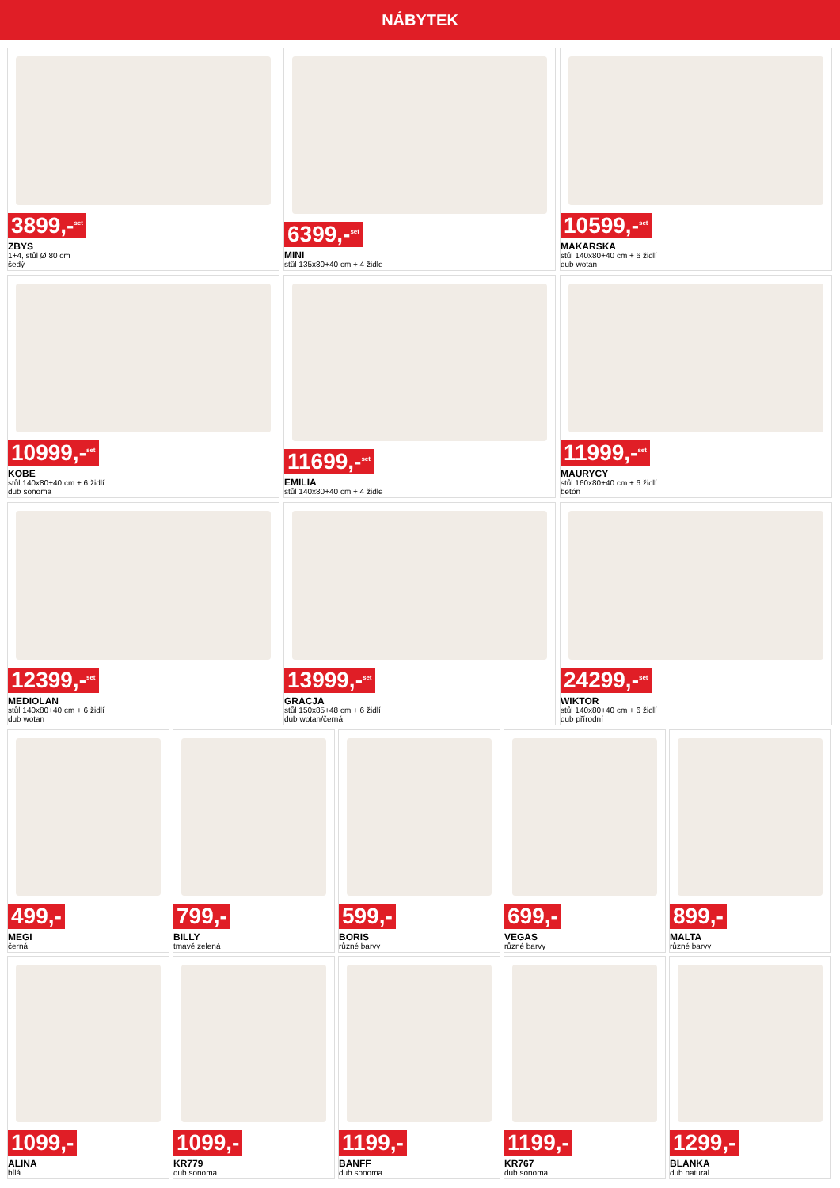NÁBYTEK
3899,-<sup>set</sup>
ZBYS
1+4, stůl Ø 80 cm
šedý
6399,-<sup>set</sup>
MINI
stůl 135x80+40 cm + 4 židle
10599,-<sup>set</sup>
MAKARSKA
stůl 140x80+40 cm + 6 židlí
dub wotan
10999,-<sup>set</sup>
KOBE
stůl 140x80+40 cm + 6 židlí
dub sonoma
11699,-<sup>set</sup>
EMILIA
stůl 140x80+40 cm + 4 židle
11999,-<sup>set</sup>
MAURYCY
stůl 160x80+40 cm + 6 židlí
betón
12399,-<sup>set</sup>
MEDIOLAN
stůl 140x80+40 cm + 6 židlí
dub wotan
13999,-<sup>set</sup>
GRACJA
stůl 150x85+48 cm + 6 židlí
dub wotan/černá
24299,-<sup>set</sup>
WIKTOR
stůl 140x80+40 cm + 6 židlí
dub přírodní
499,-
MEGI
černá
799,-
BILLY
tmavě zelená
599,-
BORIS
různé barvy
699,-
VEGAS
různé barvy
899,-
MALTA
různé barvy
1099,-
ALINA
bílá
1099,-
KR779
dub sonoma
1199,-
BANFF
dub sonoma
1199,-
KR767
dub sonoma
1299,-
BLANKA
dub natural